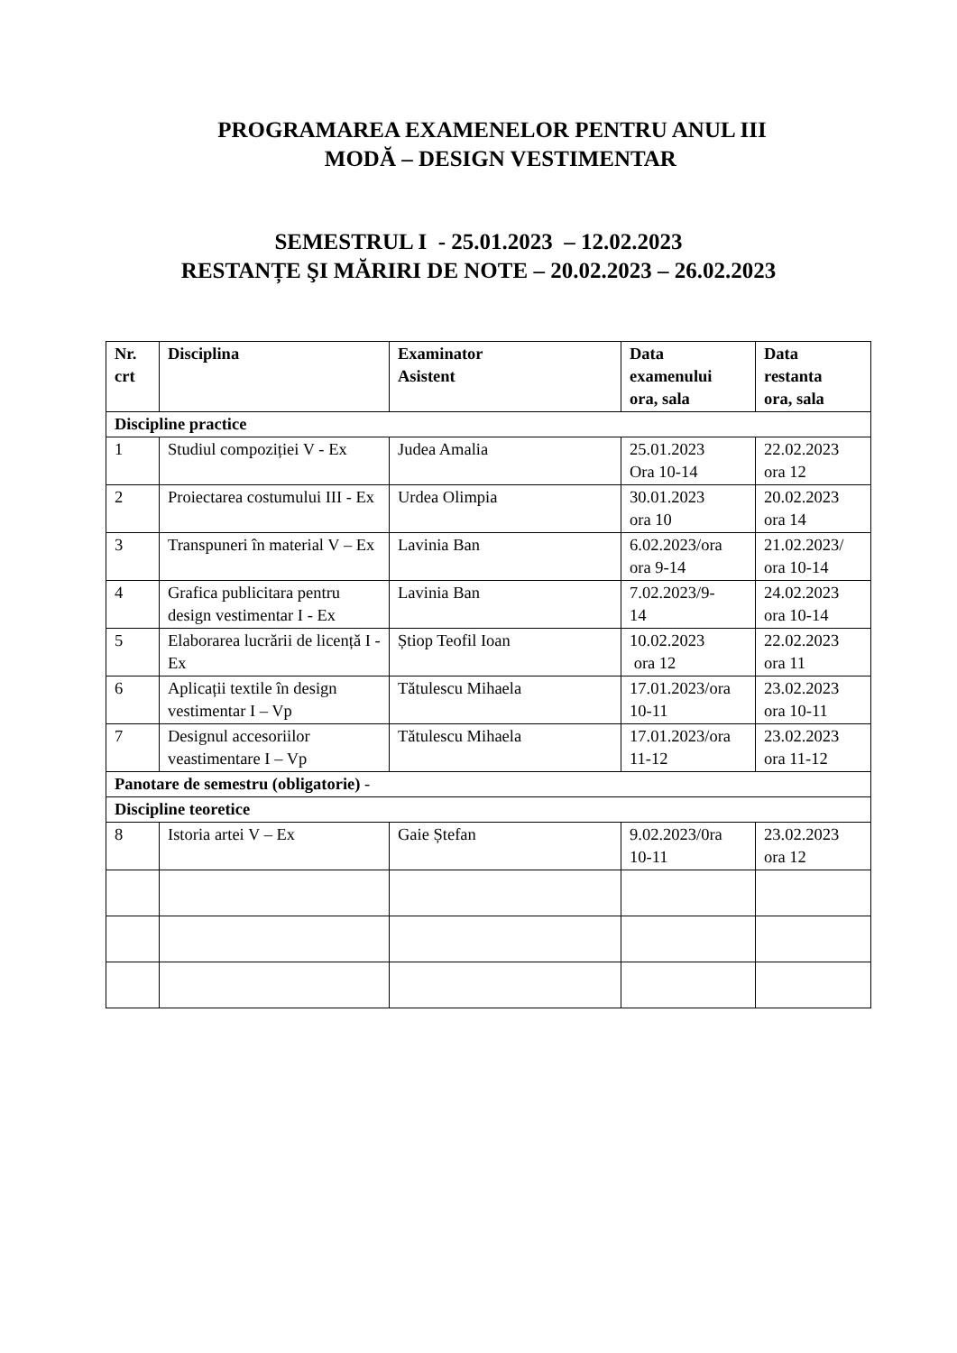PROGRAMAREA EXAMENELOR PENTRU ANUL III
MODĂ – DESIGN VESTIMENTAR
SEMESTRUL I - 25.01.2023 – 12.02.2023
RESTANȚE ŞI MĂRIRI DE NOTE – 20.02.2023 – 26.02.2023
| Nr. crt | Disciplina | Examinator Asistent | Data examenului ora, sala | Data restanta ora, sala |
| --- | --- | --- | --- | --- |
| Discipline practice | | | | |
| 1 | Studiul compoziției V - Ex | Judea Amalia | 25.01.2023 Ora 10-14 | 22.02.2023 ora 12 |
| 2 | Proiectarea costumului III - Ex | Urdea Olimpia | 30.01.2023 ora 10 | 20.02.2023 ora 14 |
| 3 | Transpuneri în material V – Ex | Lavinia Ban | 6.02.2023/ora ora 9-14 | 21.02.2023/ ora 10-14 |
| 4 | Grafica publicitara pentru design vestimentar I - Ex | Lavinia Ban | 7.02.2023/9- 14 | 24.02.2023 ora 10-14 |
| 5 | Elaborarea lucrării de licență I - Ex | Știop Teofil Ioan | 10.02.2023 ora 12 | 22.02.2023 ora 11 |
| 6 | Aplicații textile în design vestimentar I – Vp | Tătulescu Mihaela | 17.01.2023/ora 10-11 | 23.02.2023 ora 10-11 |
| 7 | Designul accesoriilor veastimentare I – Vp | Tătulescu Mihaela | 17.01.2023/ora 11-12 | 23.02.2023 ora 11-12 |
| Panotare de semestru (obligatorie) - | | | | |
| Discipline teoretice | | | | |
| 8 | Istoria artei V – Ex | Gaie Ștefan | 9.02.2023/0ra 10-11 | 23.02.2023 ora 12 |